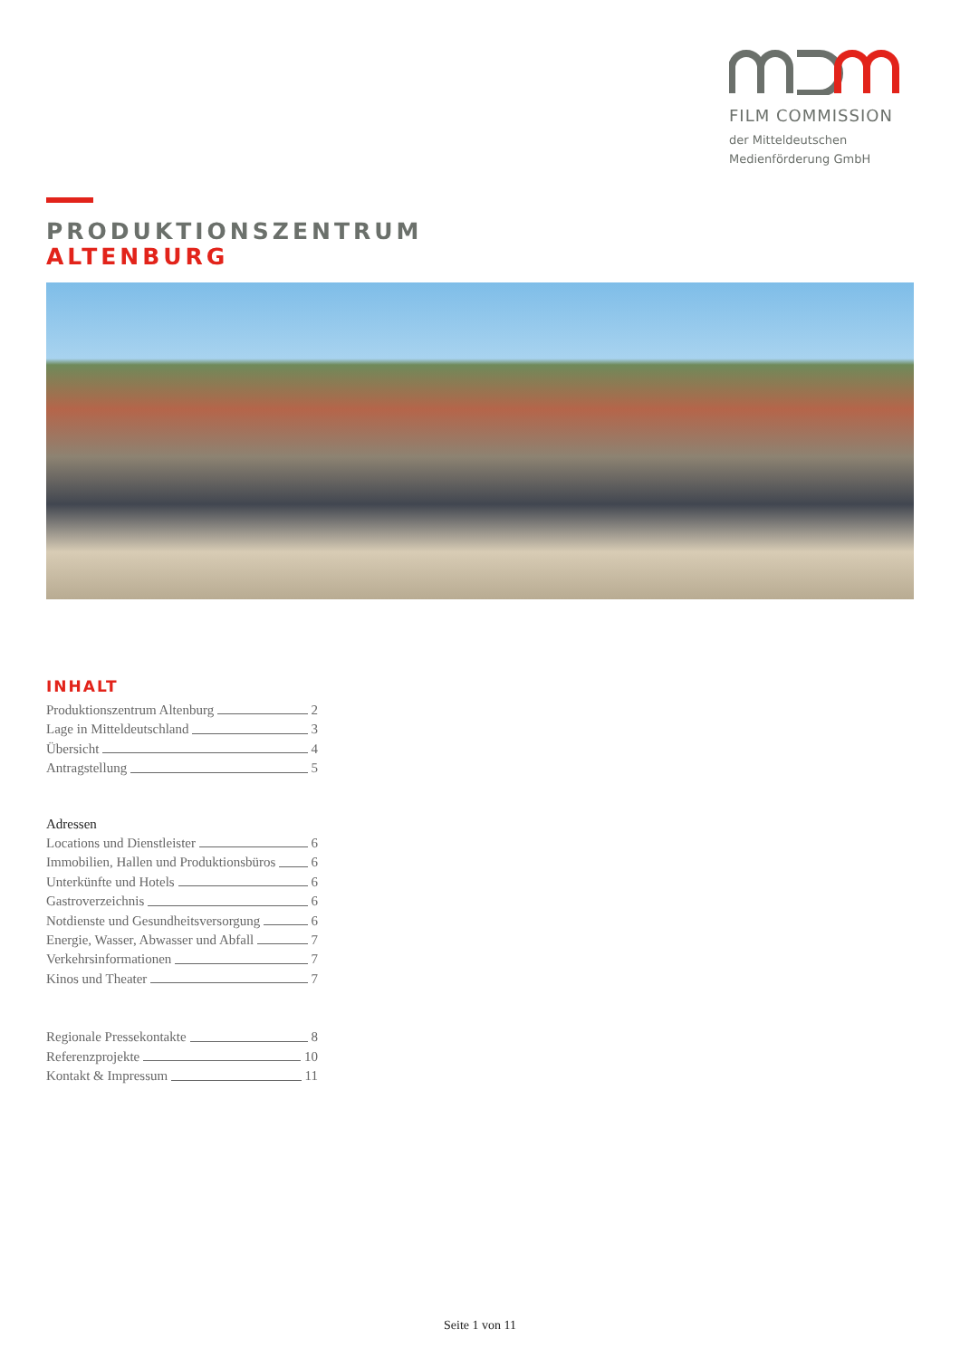FILM COMMISSION
der Mitteldeutschen
Medienförderung GmbH
PRODUKTIONSZENTRUM
ALTENBURG
INHALT
Produktionszentrum Altenburg 2
Lage in Mitteldeutschland 3
Übersicht 4
Antragstellung 5
Adressen
Locations und Dienstleister 6
Immobilien, Hallen und Produktionsbüros 6
Unterkünfte und Hotels 6
Gastroverzeichnis 6
Notdienste und Gesundheitsversorgung 6
Energie, Wasser, Abwasser und Abfall 7
Verkehrsinformationen 7
Kinos und Theater 7
Regionale Pressekontakte 8
Referenzprojekte 10
Kontakt & Impressum 11
Seite 1 von 11